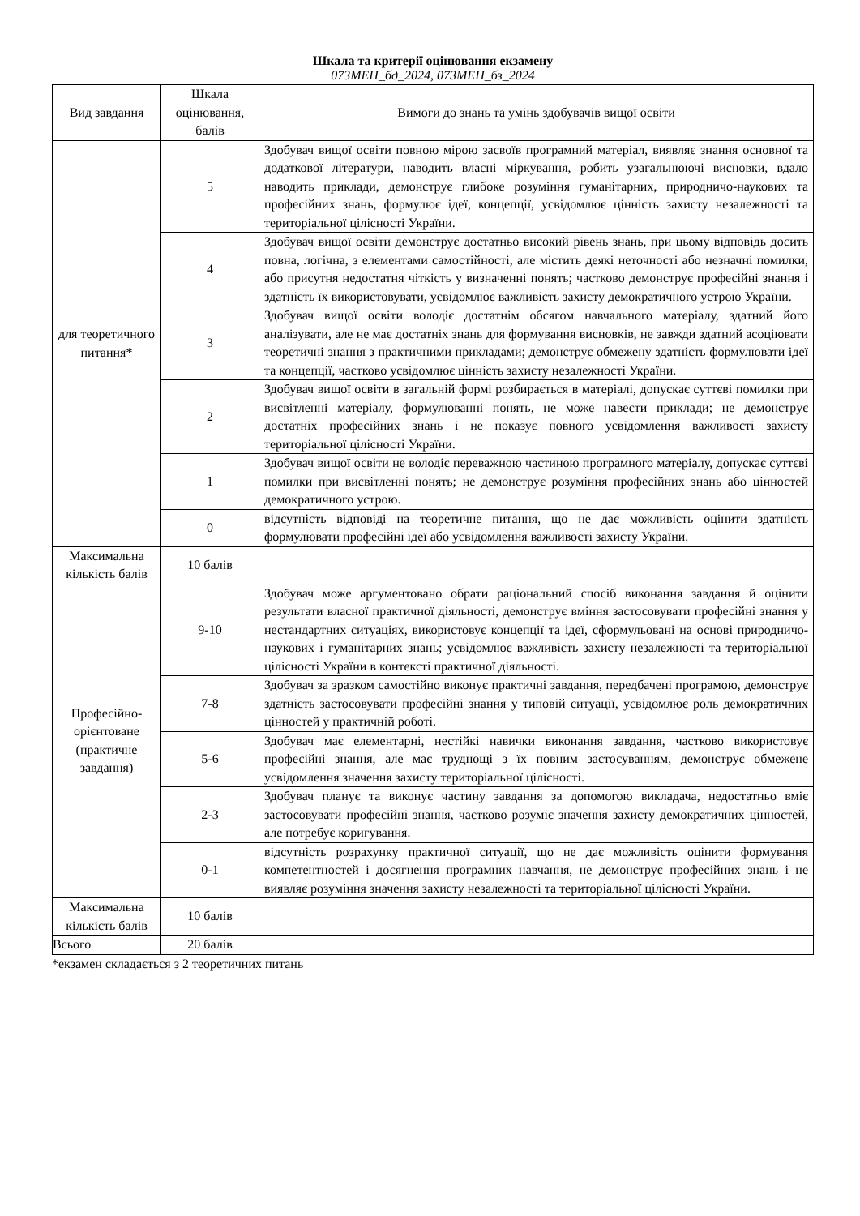Шкала та критерії оцінювання екзамену
073МЕН_бд_2024, 073МЕН_бз_2024
| Вид завдання | Шкала оцінювання, балів | Вимоги до знань та умінь здобувачів вищої освіти |
| --- | --- | --- |
| для теоретичного питання* | 5 | Здобувач вищої освіти повною мірою засвоїв програмний матеріал, виявляє знання основної та додаткової літератури, наводить власні міркування, робить узагальнюючі висновки, вдало наводить приклади, демонструє глибоке розуміння гуманітарних, природничо-наукових та професійних знань, формулює ідеї, концепції, усвідомлює цінність захисту незалежності та територіальної цілісності України. |
| | 4 | Здобувач вищої освіти демонструє достатньо високий рівень знань, при цьому відповідь досить повна, логічна, з елементами самостійності, але містить деякі неточності або незначні помилки, або присутня недостатня чіткість у визначенні понять; частково демонструє професійні знання і здатність їх використовувати, усвідомлює важливість захисту демократичного устрою України. |
| | 3 | Здобувач вищої освіти володіє достатнім обсягом навчального матеріалу, здатний його аналізувати, але не має достатніх знань для формування висновків, не завжди здатний асоціювати теоретичні знання з практичними прикладами; демонструє обмежену здатність формулювати ідеї та концепції, частково усвідомлює цінність захисту незалежності України. |
| | 2 | Здобувач вищої освіти в загальній формі розбирається в матеріалі, допускає суттєві помилки при висвітленні матеріалу, формулюванні понять, не може навести приклади; не демонструє достатніх професійних знань і не показує повного усвідомлення важливості захисту територіальної цілісності України. |
| | 1 | Здобувач вищої освіти не володіє переважною частиною програмного матеріалу, допускає суттєві помилки при висвітленні понять; не демонструє розуміння професійних знань або цінностей демократичного устрою. |
| | 0 | відсутність відповіді на теоретичне питання, що не дає можливість оцінити здатність формулювати професійні ідеї або усвідомлення важливості захисту України. |
| Максимальна кількість балів | 10 балів | |
| Професійно-орієнтоване (практичне завдання) | 9-10 | Здобувач може аргументовано обрати раціональний спосіб виконання завдання й оцінити результати власної практичної діяльності, демонструє вміння застосовувати професійні знання у нестандартних ситуаціях, використовує концепції та ідеї, сформульовані на основі природничо-наукових і гуманітарних знань; усвідомлює важливість захисту незалежності та територіальної цілісності України в контексті практичної діяльності. |
| | 7-8 | Здобувач за зразком самостійно виконує практичні завдання, передбачені програмою, демонструє здатність застосовувати професійні знання у типовій ситуації, усвідомлює роль демократичних цінностей у практичній роботі. |
| | 5-6 | Здобувач має елементарні, нестійкі навички виконання завдання, частково використовує професійні знання, але має труднощі з їх повним застосуванням, демонструє обмежене усвідомлення значення захисту територіальної цілісності. |
| | 2-3 | Здобувач планує та виконує частину завдання за допомогою викладача, недостатньо вміє застосовувати професійні знання, частково розуміє значення захисту демократичних цінностей, але потребує коригування. |
| | 0-1 | відсутність розрахунку практичної ситуації, що не дає можливість оцінити формування компетентностей і досягнення програмних навчання, не демонструє професійних знань і не виявляє розуміння значення захисту незалежності та територіальної цілісності України. |
| Максимальна кількість балів | 10 балів | |
| Всього | 20 балів | |
*екзамен складається з 2 теоретичних питань